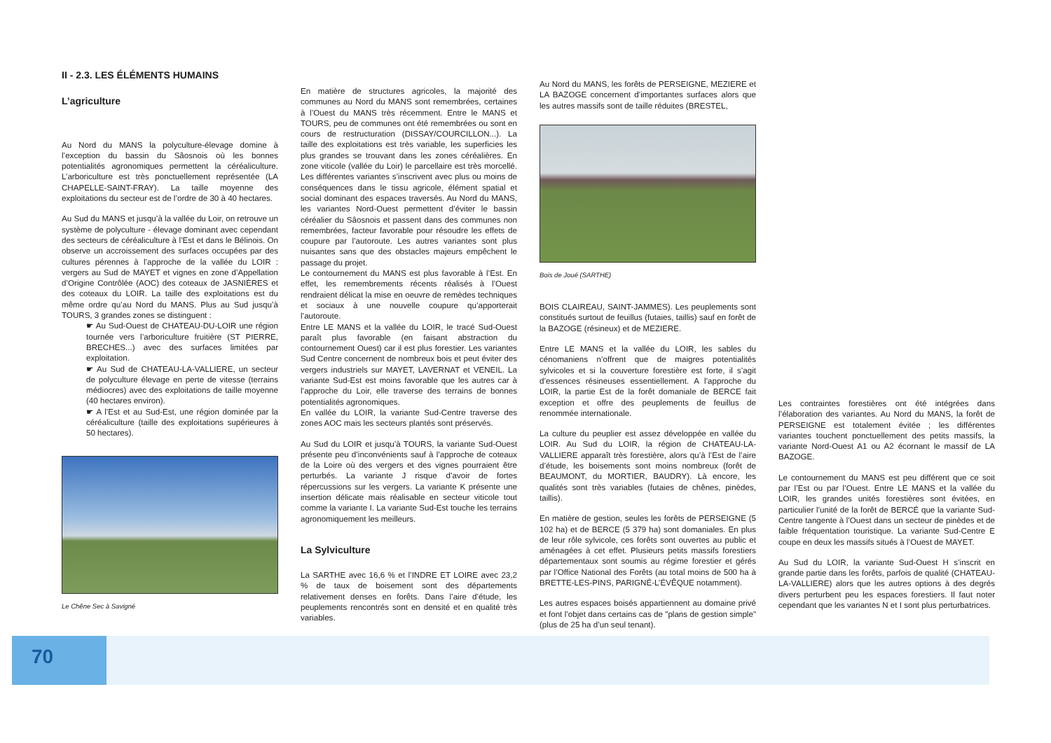II - 2.3. LES ÉLÉMENTS HUMAINS
L’agriculture
Au Nord du MANS la polyculture-élevage domine à l’exception du bassin du Sâosnois où les bonnes potentialités agronomiques permettent la céréaliculture. L’arboriculture est très ponctuellement représentée (LA CHAPELLE-SAINT-FRAY). La taille moyenne des exploitations du secteur est de l’ordre de 30 à 40 hectares.
Au Sud du MANS et jusqu’à la vallée du Loir, on retrouve un système de polyculture - élevage dominant avec cependant des secteurs de céréaliculture à l’Est et dans le Bélinois. On observe un accroissement des surfaces occupées par des cultures pérennes à l’approche de la vallée du LOIR : vergers au Sud de MAYET et vignes en zone d’Appellation d’Origine Contrôlée (AOC) des coteaux de JASNIÈRES et des coteaux du LOIR. La taille des exploitations est du même ordre qu’au Nord du MANS. Plus au Sud jusqu’à TOURS, 3 grandes zones se distinguent :
☛ Au Sud-Ouest de CHATEAU-DU-LOIR une région tournée vers l’arboriculture fruitière (ST PIERRE, BRECHES...) avec des surfaces limitées par exploitation.
☛ Au Sud de CHATEAU-LA-VALLIERE, un secteur de polyculture élevage en perte de vitesse (terrains médiocres) avec des exploitations de taille moyenne (40 hectares environ).
☛ A l’Est et au Sud-Est, une région dominée par la céréaliculture (taille des exploitations supérieures à 50 hectares).
Le Chêne Sec à Savigné
En matière de structures agricoles, la majorité des communes au Nord du MANS sont remembrées, certaines à l’Ouest du MANS très récemment. Entre le MANS et TOURS, peu de communes ont été remembrées ou sont en cours de restructuration (DISSAY/COURCILLON...). La taille des exploitations est très variable, les superficies les plus grandes se trouvant dans les zones céréalières. En zone viticole (vallée du Loir) le parcellaire est très morcellé. Les différentes variantes s’inscrivent avec plus ou moins de conséquences dans le tissu agricole, élément spatial et social dominant des espaces traversés. Au Nord du MANS, les variantes Nord-Ouest permettent d’éviter le bassin céréalier du Sâosnois et passent dans des communes non remembrées, facteur favorable pour résoudre les effets de coupure par l’autoroute. Les autres variantes sont plus nuisantes sans que des obstacles majeurs empêchent le passage du projet.
Le contournement du MANS est plus favorable à l’Est. En effet, les remembrements récents réalisés à l’Ouest rendraient délicat la mise en oeuvre de remèdes techniques et sociaux à une nouvelle coupure qu’apporterait l’autoroute.
Entre LE MANS et la vallée du LOIR, le tracé Sud-Ouest paraît plus favorable (en faisant abstraction du contournement Ouest) car il est plus forestier. Les variantes Sud Centre concernent de nombreux bois et peut éviter des vergers industriels sur MAYET, LAVERNAT et VENEIL. La variante Sud-Est est moins favorable que les autres car à l’approche du Loir, elle traverse des terrains de bonnes potentialités agronomiques.
En vallée du LOIR, la variante Sud-Centre traverse des zones AOC mais les secteurs plantés sont préservés.
Au Sud du LOIR et jusqu’à TOURS, la variante Sud-Ouest présente peu d’inconvénients sauf à l’approche de coteaux de la Loire où des vergers et des vignes pourraient être perturbés. La variante J risque d’avoir de fortes répercussions sur les vergers. La variante K présente une insertion délicate mais réalisable en secteur viticole tout comme la variante I. La variante Sud-Est touche les terrains agronomiquement les meilleurs.
La Sylviculture
La SARTHE avec 16,6 % et l’INDRE ET LOIRE avec 23,2 % de taux de boisement sont des départements relativement denses en forêts. Dans l’aire d’étude, les peuplements rencontrés sont en densité et en qualité très variables.
Au Nord du MANS, les forêts de PERSEIGNE, MEZIERE et LA BAZOGE concernent d’importantes surfaces alors que les autres massifs sont de taille réduites (BRESTEL,
Bois de Joué (SARTHE)
BOIS CLAIREAU, SAINT-JAMMES). Les peuplements sont constitués surtout de feuillus (futaies, taillis) sauf en forêt de la BAZOGE (résineux) et de MEZIERE.
Entre LE MANS et la vallée du LOIR, les sables du cénomaniens n’offrent que de maigres potentialités sylvicoles et si la couverture forestière est forte, il s’agit d’essences résineuses essentiellement. A l’approche du LOIR, la partie Est de la forêt domaniale de BERCE fait exception et offre des peuplements de feuillus de renommée internationale.
La culture du peuplier est assez développée en vallée du LOIR. Au Sud du LOIR, la région de CHATEAU-LA-VALLIERE apparaît très forestière, alors qu’à l’Est de l’aire d’étude, les boisements sont moins nombreux (forêt de BEAUMONT, du MORTIER, BAUDRY). Là encore, les qualités sont très variables (futaies de chênes, pinèdes, taillis).
En matière de gestion, seules les forêts de PERSEIGNE (5 102 ha) et de BERCE (5 379 ha) sont domaniales. En plus de leur rôle sylvicole, ces forêts sont ouvertes au public et aménagées à cet effet. Plusieurs petits massifs forestiers départementaux sont soumis au régime forestier et gérés par l’Office National des Forêts (au total moins de 500 ha à BRETTE-LES-PINS, PARIGNÉ-L’ÉVÊQUE notamment).
Les autres espaces boisés appartiennent au domaine privé et font l’objet dans certains cas de "plans de gestion simple" (plus de 25 ha d’un seul tenant).
Les contraintes forestières ont été intégrées dans l’élaboration des variantes. Au Nord du MANS, la forêt de PERSEIGNE est totalement évitée ; les différentes variantes touchent ponctuellement des petits massifs, la variante Nord-Ouest A1 ou A2 écornant le massif de LA BAZOGE.
Le contournement du MANS est peu différent que ce soit par l’Est ou par l’Ouest. Entre LE MANS et la vallée du LOIR, les grandes unités forestières sont évitées, en particulier l’unité de la forêt de BERCÉ que la variante Sud-Centre tangente à l’Ouest dans un secteur de pinèdes et de faible fréquentation touristique. La variante Sud-Centre E coupe en deux les massifs situés à l’Ouest de MAYET.
Au Sud du LOIR, la variante Sud-Ouest H s’inscrit en grande partie dans les forêts, parfois de qualité (CHATEAU-LA-VALLIERE) alors que les autres options à des degrés divers perturbent peu les espaces forestiers. Il faut noter cependant que les variantes N et I sont plus perturbatrices.
70